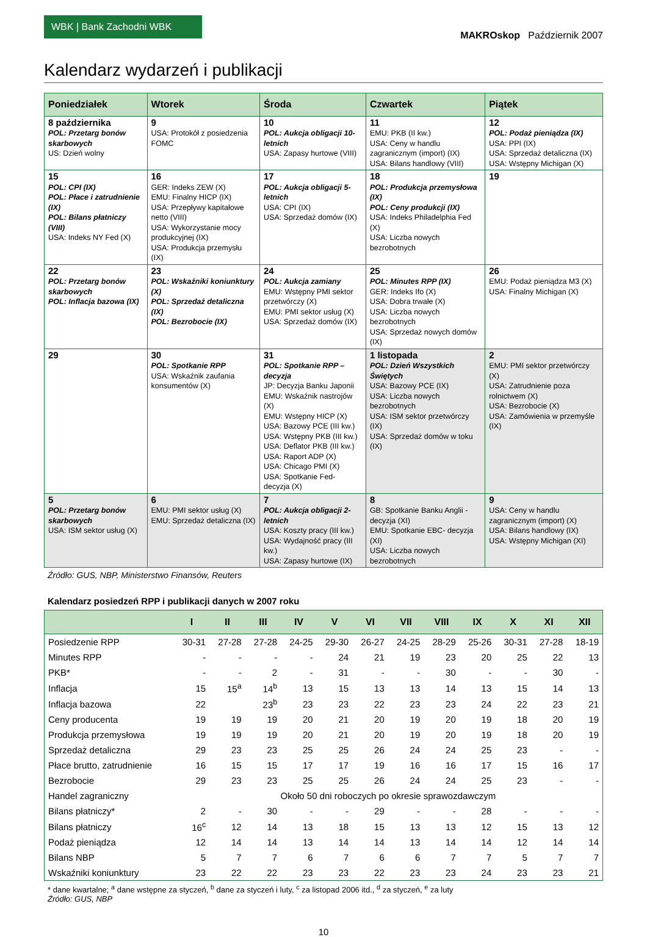WBK | Bank Zachodni WBK
MAKROskop Październik 2007
Kalendarz wydarzeń i publikacji
| Poniedziałek | Wtorek | Środa | Czwartek | Piątek |
| --- | --- | --- | --- | --- |
| 8 października POL: Przetarg bonów skarbowych US: Dzień wolny | 9 USA: Protokół z posiedzenia FOMC | 10 POL: Aukcja obligacji 10-letnich USA: Zapasy hurtowe (VIII) | 11 EMU: PKB (II kw.) USA: Ceny w handlu zagranicznym (import) (IX) USA: Bilans handlowy (VIII) | 12 POL: Podaż pieniądza (IX) USA: PPI (IX) USA: Sprzedaż detaliczna (IX) USA: Wstępny Michigan (X) |
| 15 POL: CPI (IX) POL: Płace i zatrudnienie (IX) POL: Bilans płatniczy (VIII) USA: Indeks NY Fed (X) | 16 GER: Indeks ZEW (X) EMU: Finalny HICP (IX) USA: Przepływy kapitałowe netto (VIII) USA: Wykorzystanie mocy produkcyjnej (IX) USA: Produkcja przemysłu (IX) | 17 POL: Aukcja obligacji 5-letnich USA: CPI (IX) USA: Sprzedaż domów (IX) | 18 POL: Produkcja przemysłowa (IX) POL: Ceny produkcji (IX) USA: Indeks Philadelphia Fed (X) USA: Liczba nowych bezrobotnych | 19 |
| 22 POL: Przetarg bonów skarbowych POL: Inflacja bazowa (IX) | 23 POL: Wskaźniki koniunktury (X) POL: Sprzedaż detaliczna (IX) POL: Bezrobocie (IX) | 24 POL: Aukcja zamiany EMU: Wstępny PMI sektor przetwórczy (X) EMU: PMI sektor usług (X) USA: Sprzedaż domów (IX) | 25 POL: Minutes RPP (IX) GER: Indeks Ifo (X) USA: Dobra trwałe (X) USA: Liczba nowych bezrobotnych USA: Sprzedaż nowych domów (IX) | 26 EMU: Podaż pieniądza M3 (X) USA: Finalny Michigan (X) |
| 29 | 30 POL: Spotkanie RPP USA: Wskaźnik zaufania konsumentów (X) | 31 POL: Spotkanie RPP – decyzja JP: Decyzja Banku Japonii EMU: Wskaźnik nastrojów (X) EMU: Wstępny HICP (X) USA: Bazowy PCE (III kw.) USA: Wstępny PKB (III kw.) USA: Deflator PKB (III kw.) USA: Raport ADP (X) USA: Chicago PMI (X) USA: Spotkanie Fed- decyzja (X) | 1 listopada POL: Dzień Wszystkich Świętych USA: Bazowy PCE (IX) USA: Liczba nowych bezrobotnych USA: ISM sektor przetwórczy (IX) USA: Sprzedaż domów w toku (IX) | 2 EMU: PMI sektor przetwórczy (X) USA: Zatrudnienie poza rolnictwem (X) USA: Bezrobocie (X) USA: Zamówienia w przemyśle (IX) |
| 5 POL: Przetarg bonów skarbowych USA: ISM sektor usług (X) | 6 EMU: PMI sektor usług (X) EMU: Sprzedaż detaliczna (IX) | 7 POL: Aukcja obligacji 2-letnich USA: Koszty pracy (III kw.) USA: Wydajność pracy (III kw.) USA: Zapasy hurtowe (IX) | 8 GB: Spotkanie Banku Anglii - decyzja (XI) EMU: Spotkanie EBC- decyzja (XI) USA: Liczba nowych bezrobotnych | 9 USA: Ceny w handlu zagranicznym (import) (X) USA: Bilans handlowy (IX) USA: Wstępny Michigan (XI) |
Źródło: GUS, NBP, Ministerstwo Finansów, Reuters
Kalendarz posiedzeń RPP i publikacji danych w 2007 roku
| | I | II | III | IV | V | VI | VII | VIII | IX | X | XI | XII |
| --- | --- | --- | --- | --- | --- | --- | --- | --- | --- | --- | --- | --- |
| Posiedzenie RPP | 30-31 | 27-28 | 27-28 | 24-25 | 29-30 | 26-27 | 24-25 | 28-29 | 25-26 | 30-31 | 27-28 | 18-19 |
| Minutes RPP | - | - | - | - | 24 | 21 | 19 | 23 | 20 | 25 | 22 | 13 |
| PKB* | - | - | 2 | - | 31 | - | - | 30 | - | - | 30 | - |
| Inflacja | 15 | 15<sup>a</sup> | 14<sup>b</sup> | 13 | 15 | 13 | 13 | 14 | 13 | 15 | 14 | 13 |
| Inflacja bazowa | 22 | | 23<sup>b</sup> | 23 | 23 | 22 | 23 | 23 | 24 | 22 | 23 | 21 |
| Ceny producenta | 19 | 19 | 19 | 20 | 21 | 20 | 19 | 20 | 19 | 18 | 20 | 19 |
| Produkcja przemysłowa | 19 | 19 | 19 | 20 | 21 | 20 | 19 | 20 | 19 | 18 | 20 | 19 |
| Sprzedaż detaliczna | 29 | 23 | 23 | 25 | 25 | 26 | 24 | 24 | 25 | 23 | - | - |
| Płace brutto, zatrudnienie | 16 | 15 | 15 | 17 | 17 | 19 | 16 | 16 | 17 | 15 | 16 | 17 |
| Bezrobocie | 29 | 23 | 23 | 25 | 25 | 26 | 24 | 24 | 25 | 23 | - | - |
| Handel zagraniczny | Około 50 dni roboczych po okresie sprawozdawczym | | | | | | | | | | | |
| Bilans płatniczy* | 2 | - | 30 | - | - | 29 | - | - | 28 | - | - | - |
| Bilans płatniczy | 16<sup>c</sup> | 12 | 14 | 13 | 18 | 15 | 13 | 13 | 12 | 15 | 13 | 12 |
| Podaż pieniądza | 12 | 14 | 14 | 13 | 14 | 14 | 13 | 14 | 14 | 12 | 14 | 14 |
| Bilans NBP | 5 | 7 | 7 | 6 | 7 | 6 | 6 | 7 | 7 | 5 | 7 | 7 |
| Wskaźniki koniunktury | 23 | 22 | 22 | 23 | 23 | 22 | 23 | 23 | 24 | 23 | 23 | 21 |
* dane kwartalne; <sup>a</sup> dane wstępne za styczeń, <sup>b</sup> dane za styczeń i luty, <sup>c</sup> za listopad 2006 itd., <sup>d</sup> za styczeń, <sup>e</sup> za luty
Źródło: GUS, NBP
10